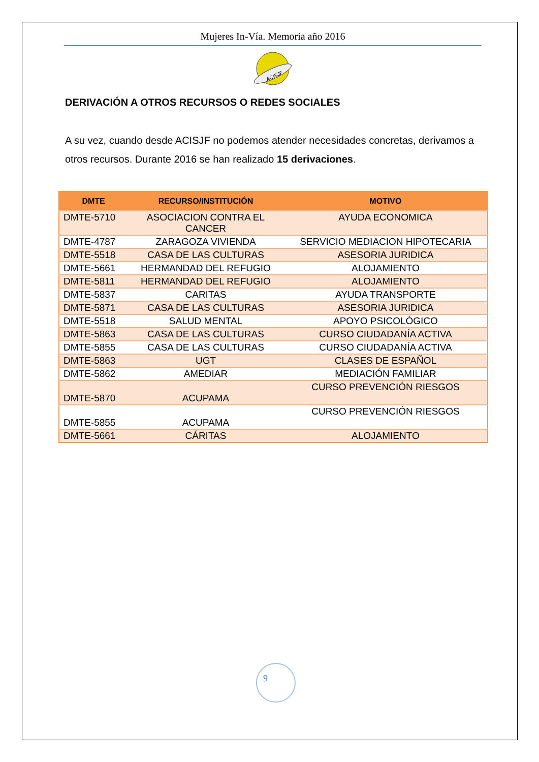Mujeres In-Vía. Memoria año 2016
ACISJF
DERIVACIÓN A OTROS RECURSOS O REDES SOCIALES
A su vez, cuando desde ACISJF no podemos atender necesidades concretas, derivamos a otros recursos. Durante 2016 se han realizado 15 derivaciones.
| DMTE | RECURSO/INSTITUCIÓN | MOTIVO |
| --- | --- | --- |
| DMTE-5710 | ASOCIACION CONTRA EL CANCER | AYUDA ECONOMICA |
| DMTE-4787 | ZARAGOZA VIVIENDA | SERVICIO MEDIACION HIPOTECARIA |
| DMTE-5518 | CASA DE LAS CULTURAS | ASESORIA JURIDICA |
| DMTE-5661 | HERMANDAD DEL REFUGIO | ALOJAMIENTO |
| DMTE-5811 | HERMANDAD DEL REFUGIO | ALOJAMIENTO |
| DMTE-5837 | CARITAS | AYUDA TRANSPORTE |
| DMTE-5871 | CASA DE LAS CULTURAS | ASESORIA JURIDICA |
| DMTE-5518 | SALUD MENTAL | APOYO PSICOLÓGICO |
| DMTE-5863 | CASA DE LAS CULTURAS | CURSO CIUDADANÍA ACTIVA |
| DMTE-5855 | CASA DE LAS CULTURAS | CURSO CIUDADANÍA ACTIVA |
| DMTE-5863 | UGT | CLASES DE ESPAÑOL |
| DMTE-5862 | AMEDIAR | MEDIACIÓN FAMILIAR |
| DMTE-5870 | ACUPAMA | CURSO PREVENCIÓN RIESGOS |
| DMTE-5855 | ACUPAMA | CURSO PREVENCIÓN RIESGOS |
| DMTE-5661 | CÁRITAS | ALOJAMIENTO |
9